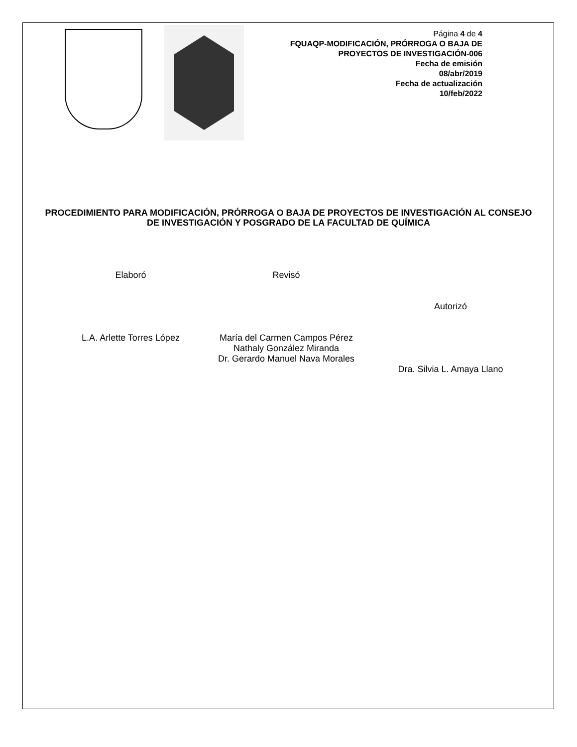Página 4 de 4
FQUAQP-MODIFICACIÓN, PRÓRROGA O BAJA DE PROYECTOS DE INVESTIGACIÓN-006
Fecha de emisión
08/abr/2019
Fecha de actualización
10/feb/2022
PROCEDIMIENTO PARA MODIFICACIÓN, PRÓRROGA O BAJA DE PROYECTOS DE INVESTIGACIÓN AL CONSEJO DE INVESTIGACIÓN Y POSGRADO DE LA FACULTAD DE QUÍMICA
Elaboró
L.A. Arlette Torres López
Revisó
María del Carmen Campos Pérez
Nathaly González Miranda
Dr. Gerardo Manuel Nava Morales
Autorizó
Dra. Silvia L. Amaya Llano